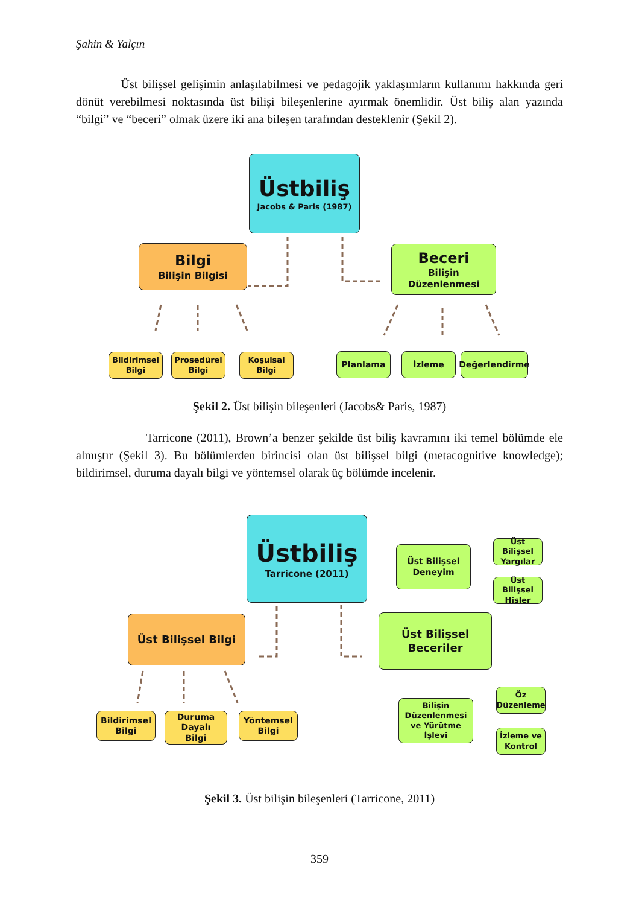Şahin & Yalçın
Üst bilişsel gelişimin anlaşılabilmesi ve pedagojik yaklaşımların kullanımı hakkında geri dönüt verebilmesi noktasında üst bilişi bileşenlerine ayırmak önemlidir. Üst biliş alan yazında “bilgi” ve “beceri” olmak üzere iki ana bileşen tarafından desteklenir (Şekil 2).
Üstbiliş
Jacobs & Paris (1987)
Bilgi
Bilişin Bilgisi
Beceri
Bilişin Düzenlenmesi
Bildirimsel
Bilgi
Prosedürel
Bilgi
Koşulsal
Bilgi
Planlama İzleme Değerlendirme
Şekil 2. Üst bilişin bileşenleri (Jacobs& Paris, 1987)
Tarricone (2011), Brown’a benzer şekilde üst biliş kavramını iki temel bölümde ele almıştır (Şekil 3). Bu bölümlerden birincisi olan üst bilişsel bilgi (metacognitive knowledge); bildirimsel, duruma dayalı bilgi ve yöntemsel olarak üç bölümde incelenir.
Üstbiliş
Tarricone (2011)
Üst Bilişsel Bilgi
Üst Bilişsel Beceriler
Üst Bilişsel
Deneyim
Üst Bilişsel
Yargılar
Üst Bilişsel
Hisler
Bilişin
Düzenlenmesi
ve Yürütme
İşlevi
Öz
Düzenleme
İzleme ve
Kontrol
Bildirimsel
Bilgi
Duruma Dayalı
Bilgi
Yöntemsel
Bilgi
Şekil 3. Üst bilişin bileşenleri (Tarricone, 2011)
359